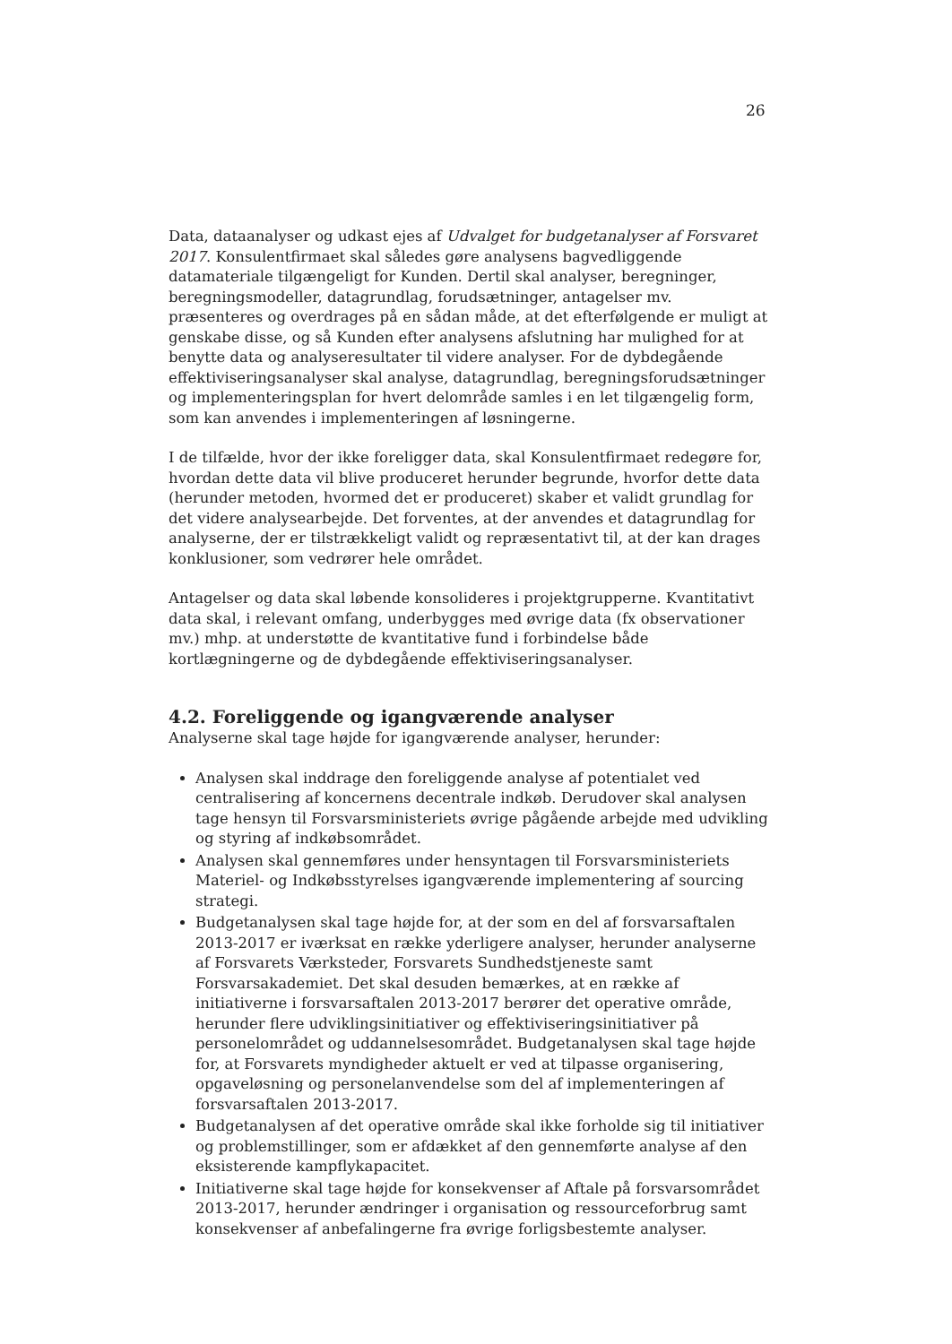26
Data, dataanalyser og udkast ejes af Udvalget for budgetanalyser af Forsvaret 2017. Konsulentfirmaet skal således gøre analysens bagvedliggende datamateriale tilgængeligt for Kunden. Dertil skal analyser, beregninger, beregningsmodeller, datagrundlag, forudsætninger, antagelser mv. præsenteres og overdrages på en sådan måde, at det efterfølgende er muligt at genskabe disse, og så Kunden efter analysens afslutning har mulighed for at benytte data og analyseresultater til videre analyser. For de dybdegående effektiviseringsanalyser skal analyse, datagrundlag, beregningsforudsætninger og implementeringsplan for hvert delområde samles i en let tilgængelig form, som kan anvendes i implementeringen af løsningerne.
I de tilfælde, hvor der ikke foreligger data, skal Konsulentfirmaet redegøre for, hvordan dette data vil blive produceret herunder begrunde, hvorfor dette data (herunder metoden, hvormed det er produceret) skaber et validt grundlag for det videre analysearbejde. Det forventes, at der anvendes et datagrundlag for analyserne, der er tilstrækkeligt validt og repræsentativt til, at der kan drages konklusioner, som vedrører hele området.
Antagelser og data skal løbende konsolideres i projektgrupperne. Kvantitativt data skal, i relevant omfang, underbygges med øvrige data (fx observationer mv.) mhp. at understøtte de kvantitative fund i forbindelse både kortlægningerne og de dybdegående effektiviseringsanalyser.
4.2. Foreliggende og igangværende analyser
Analyserne skal tage højde for igangværende analyser, herunder:
Analysen skal inddrage den foreliggende analyse af potentialet ved centralisering af koncernens decentrale indkøb. Derudover skal analysen tage hensyn til Forsvarsministeriets øvrige pågående arbejde med udvikling og styring af indkøbsområdet.
Analysen skal gennemføres under hensyntagen til Forsvarsministeriets Materiel- og Indkøbsstyrelses igangværende implementering af sourcing strategi.
Budgetanalysen skal tage højde for, at der som en del af forsvarsaftalen 2013-2017 er iværksat en række yderligere analyser, herunder analyserne af Forsvarets Værksteder, Forsvarets Sundhedstjeneste samt Forsvarsakademiet. Det skal desuden bemærkes, at en række af initiativerne i forsvarsaftalen 2013-2017 berører det operative område, herunder flere udviklingsinitiativer og effektiviseringsinitiativer på personelområdet og uddannelsesområdet. Budgetanalysen skal tage højde for, at Forsvarets myndigheder aktuelt er ved at tilpasse organisering, opgaveløsning og personelanvendelse som del af implementeringen af forsvarsaftalen 2013-2017.
Budgetanalysen af det operative område skal ikke forholde sig til initiativer og problemstillinger, som er afdækket af den gennemførte analyse af den eksisterende kampflykapacitet.
Initiativerne skal tage højde for konsekvenser af Aftale på forsvarsområdet 2013-2017, herunder ændringer i organisation og ressourceforbrug samt konsekvenser af anbefalingerne fra øvrige forligsbestemte analyser.